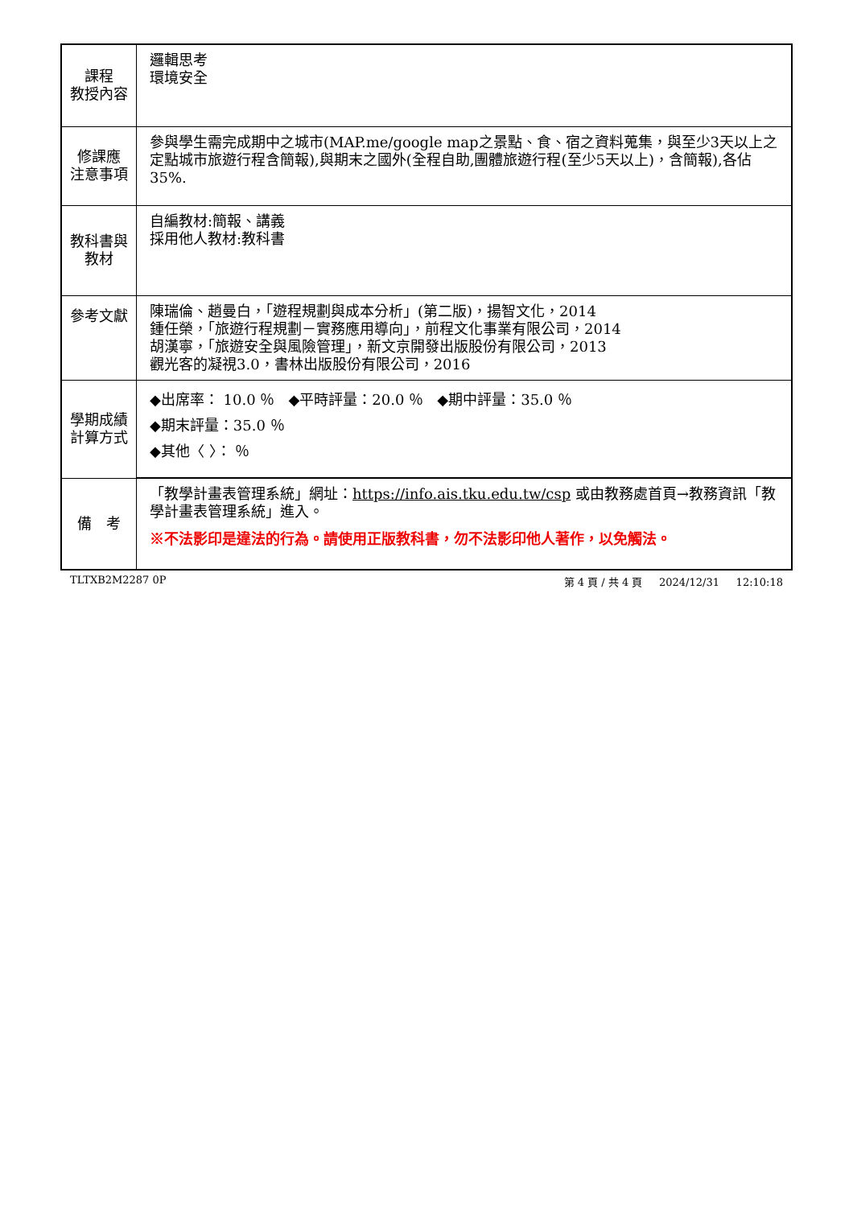| 課程 教授內容 | 邏輯思考 環境安全 |
| 修課應 注意事項 | 參與學生需完成期中之城市(MAP.me/google map之景點、食、宿之資料蒐集，與至少3天以上之定點城市旅遊行程含簡報),與期末之國外(全程自助,團體旅遊行程(至少5天以上)，含簡報),各佔35%. |
| 教科書與 教材 | 自編教材:簡報、講義 採用他人教材:教科書 |
| 參考文獻 | 陳瑞倫、趙曼白，「遊程規劃與成本分析」(第二版)，揚智文化，2014 鍾任榮，「旅遊行程規劃－實務應用導向」，前程文化事業有限公司，2014 胡漢寧，「旅遊安全與風險管理」，新文京開發出版股份有限公司，2013 觀光客的凝視3.0，書林出版股份有限公司，2016 |
| 學期成績 計算方式 | ◆出席率： 10.0 ％ ◆平時評量：20.0 ％ ◆期中評量：35.0 ％ ◆期末評量：35.0 ％ ◆其他〈 〉： ％ |
| 備 考 | 「教學計畫表管理系統」網址： https://info.ais.tku.edu.tw/csp 或由教務處首頁→教務資訊「教學計畫表管理系統」進入。 ※不法影印是違法的行為。請使用正版教科書，勿不法影印他人著作，以免觸法。 |
TLTXB2M2287 0P 第 4 頁 / 共 4 頁 2024/12/31 12:10:18